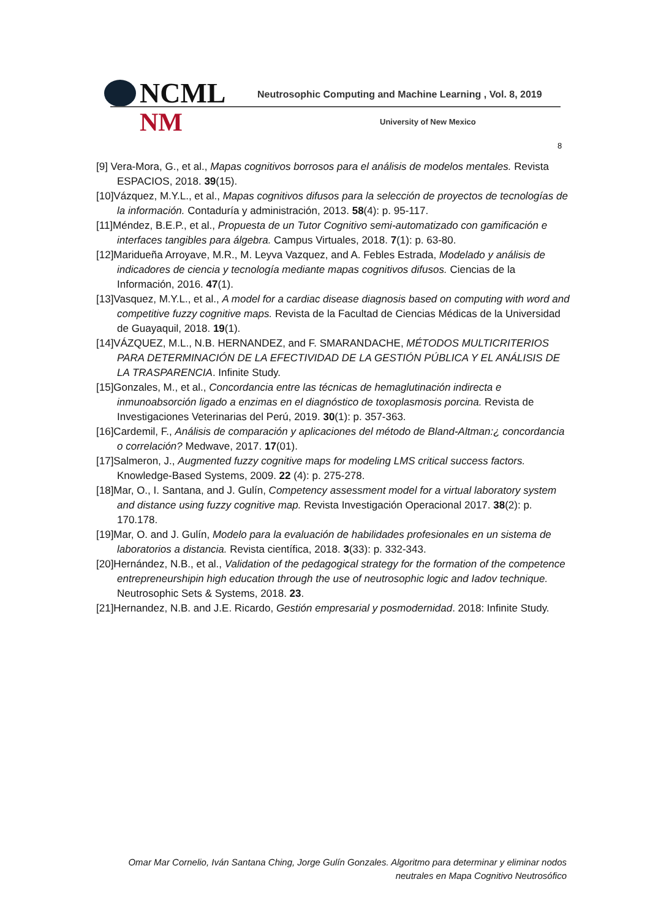NCML
Neutrosophic Computing and Machine Learning , Vol. 8, 2019
NM University of New Mexico
8
[9] Vera-Mora, G., et al., Mapas cognitivos borrosos para el análisis de modelos mentales. Revista ESPACIOS, 2018. 39(15).
[10]Vázquez, M.Y.L., et al., Mapas cognitivos difusos para la selección de proyectos de tecnologías de la información. Contaduría y administración, 2013. 58(4): p. 95-117.
[11]Méndez, B.E.P., et al., Propuesta de un Tutor Cognitivo semi-automatizado con gamificación e interfaces tangibles para álgebra. Campus Virtuales, 2018. 7(1): p. 63-80.
[12]Maridueña Arroyave, M.R., M. Leyva Vazquez, and A. Febles Estrada, Modelado y análisis de indicadores de ciencia y tecnología mediante mapas cognitivos difusos. Ciencias de la Información, 2016. 47(1).
[13]Vasquez, M.Y.L., et al., A model for a cardiac disease diagnosis based on computing with word and competitive fuzzy cognitive maps. Revista de la Facultad de Ciencias Médicas de la Universidad de Guayaquil, 2018. 19(1).
[14]VÁZQUEZ, M.L., N.B. HERNANDEZ, and F. SMARANDACHE, MÉTODOS MULTICRITERIOS PARA DETERMINACIÓN DE LA EFECTIVIDAD DE LA GESTIÓN PÚBLICA Y EL ANÁLISIS DE LA TRASPARENCIA. Infinite Study.
[15]Gonzales, M., et al., Concordancia entre las técnicas de hemaglutinación indirecta e inmunoabsorción ligado a enzimas en el diagnóstico de toxoplasmosis porcina. Revista de Investigaciones Veterinarias del Perú, 2019. 30(1): p. 357-363.
[16]Cardemil, F., Análisis de comparación y aplicaciones del método de Bland-Altman:¿ concordancia o correlación? Medwave, 2017. 17(01).
[17]Salmeron, J., Augmented fuzzy cognitive maps for modeling LMS critical success factors. Knowledge-Based Systems, 2009. 22 (4): p. 275-278.
[18]Mar, O., I. Santana, and J. Gulín, Competency assessment model for a virtual laboratory system and distance using fuzzy cognitive map. Revista Investigación Operacional 2017. 38(2): p. 170.178.
[19]Mar, O. and J. Gulín, Modelo para la evaluación de habilidades profesionales en un sistema de laboratorios a distancia. Revista científica, 2018. 3(33): p. 332-343.
[20]Hernández, N.B., et al., Validation of the pedagogical strategy for the formation of the competence entrepreneurshipin high education through the use of neutrosophic logic and Iadov technique. Neutrosophic Sets & Systems, 2018. 23.
[21]Hernandez, N.B. and J.E. Ricardo, Gestión empresarial y posmodernidad. 2018: Infinite Study.
Omar Mar Cornelio, Iván Santana Ching, Jorge Gulín Gonzales. Algoritmo para determinar y eliminar nodos
neutrales en Mapa Cognitivo Neutrosófico